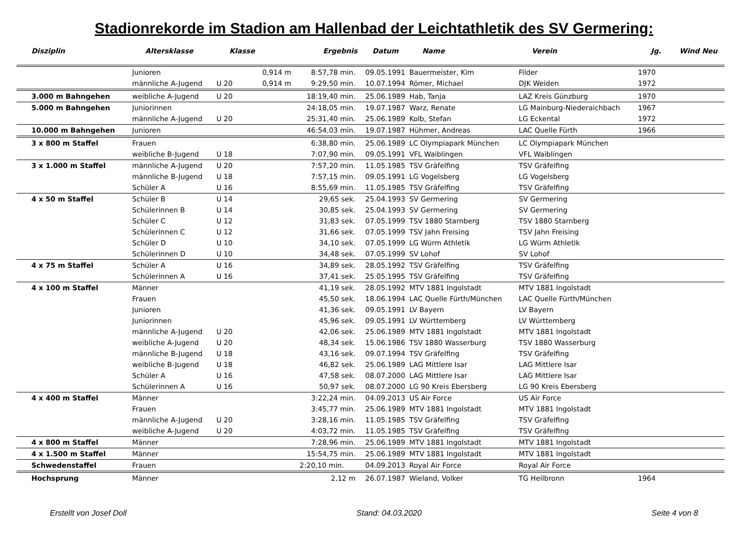Stadionrekorde im Stadion am Hallenbad der Leichtathletik des SV Germering:
| Disziplin | Altersklasse | Klasse | | Ergebnis | Datum | Name | Verein | Jg. | Wind Neu |
| --- | --- | --- | --- | --- | --- | --- | --- | --- | --- |
| | Junioren | | 0,914 m | 8:57,78 min. | 09.05.1991 | Bauermeister, Kim | Filder | 1970 | |
| | männliche A-Jugend | U 20 | 0,914 m | 9:29,50 min. | 10.07.1994 | Römer, Michael | DJK Weiden | 1972 | |
| 3.000 m Bahngehen | weibliche A-Jugend | U 20 | | 18:19,40 min. | 25.06.1989 | Hab, Tanja | LAZ Kreis Günzburg | 1970 | |
| 5.000 m Bahngehen | Juniorinnen | | | 24:18,05 min. | 19.07.1987 | Warz, Renate | LG Mainburg-Niederaichbach | 1967 | |
| | männliche A-Jugend | U 20 | | 25:31,40 min. | 25.06.1989 | Kolb, Stefan | LG Eckental | 1972 | |
| 10.000 m Bahngehen | Junioren | | | 46:54,03 min. | 19.07.1987 | Hühmer, Andreas | LAC Quelle Fürth | 1966 | |
| 3 x 800 m Staffel | Frauen | | | 6:38,80 min. | 25.06.1989 | LC Olympiapark München | LC Olympiapark München | | |
| | weibliche B-Jugend | U 18 | | 7:07,90 min. | 09.05.1991 | VFL Waiblingen | VFL Waiblingen | | |
| 3 x 1.000 m Staffel | männliche A-Jugend | U 20 | | 7:57,20 min. | 11.05.1985 | TSV Gräfelfing | TSV Gräfelfing | | |
| | männliche B-Jugend | U 18 | | 7:57,15 min. | 09.05.1991 | LG Vogelsberg | LG Vogelsberg | | |
| | Schüler A | U 16 | | 8:55,69 min. | 11.05.1985 | TSV Gräfelfing | TSV Gräfelfing | | |
| 4 x 50 m Staffel | Schüler B | U 14 | | 29,65 sek. | 25.04.1993 | SV Germering | SV Germering | | |
| | Schülerinnen B | U 14 | | 30,85 sek. | 25.04.1993 | SV Germering | SV Germering | | |
| | Schüler C | U 12 | | 31,83 sek. | 07.05.1999 | TSV 1880 Starnberg | TSV 1880 Starnberg | | |
| | Schülerinnen C | U 12 | | 31,66 sek. | 07.05.1999 | TSV Jahn Freising | TSV Jahn Freising | | |
| | Schüler D | U 10 | | 34,10 sek. | 07.05.1999 | LG Würm Athletik | LG Würm Athletik | | |
| | Schülerinnen D | U 10 | | 34,48 sek. | 07.05.1999 | SV Lohof | SV Lohof | | |
| 4 x 75 m Staffel | Schüler A | U 16 | | 34,89 sek. | 28.05.1992 | TSV Gräfelfing | TSV Gräfelfing | | |
| | Schülerinnen A | U 16 | | 37,41 sek. | 25.05.1995 | TSV Gräfelfing | TSV Gräfelfing | | |
| 4 x 100 m Staffel | Männer | | | 41,19 sek. | 28.05.1992 | MTV 1881 Ingolstadt | MTV 1881 Ingolstadt | | |
| | Frauen | | | 45,50 sek. | 18.06.1994 | LAC Quelle Fürth/München | LAC Quelle Fürth/München | | |
| | Junioren | | | 41,36 sek. | 09.05.1991 | LV Bayern | LV Bayern | | |
| | Juniorinnen | | | 45,96 sek. | 09.05.1991 | LV Württemberg | LV Württemberg | | |
| | männliche A-Jugend | U 20 | | 42,06 sek. | 25.06.1989 | MTV 1881 Ingolstadt | MTV 1881 Ingolstadt | | |
| | weibliche A-Jugend | U 20 | | 48,34 sek. | 15.06.1986 | TSV 1880 Wasserburg | TSV 1880 Wasserburg | | |
| | männliche B-Jugend | U 18 | | 43,16 sek. | 09.07.1994 | TSV Gräfelfing | TSV Gräfelfing | | |
| | weibliche B-Jugend | U 18 | | 46,82 sek. | 25.06.1989 | LAG Mittlere Isar | LAG Mittlere Isar | | |
| | Schüler A | U 16 | | 47,58 sek. | 08.07.2000 | LAG Mittlere Isar | LAG Mittlere Isar | | |
| | Schülerinnen A | U 16 | | 50,97 sek. | 08.07.2000 | LG 90 Kreis Ebersberg | LG 90 Kreis Ebersberg | | |
| 4 x 400 m Staffel | Männer | | | 3:22,24 min. | 04.09.2013 | US Air Force | US Air Force | | |
| | Frauen | | | 3:45,77 min. | 25.06.1989 | MTV 1881 Ingolstadt | MTV 1881 Ingolstadt | | |
| | männliche A-Jugend | U 20 | | 3:28,16 min. | 11.05.1985 | TSV Gräfelfing | TSV Gräfelfing | | |
| | weibliche A-Jugend | U 20 | | 4:03,72 min. | 11.05.1985 | TSV Gräfelfing | TSV Gräfelfing | | |
| 4 x 800 m Staffel | Männer | | | 7:28,96 min. | 25.06.1989 | MTV 1881 Ingolstadt | MTV 1881 Ingolstadt | | |
| 4 x 1.500 m Staffel | Männer | | | 15:54,75 min. | 25.06.1989 | MTV 1881 Ingolstadt | MTV 1881 Ingolstadt | | |
| Schwedenstaffel | Frauen | | | 2:20,10 min. | 04.09.2013 | Royal Air Force | Royal Air Force | | |
| Hochsprung | Männer | | | 2,12 m | 26.07.1987 | Wieland, Volker | TG Heilbronn | 1964 | |
Erstellt von Josef Doll Stand: 04.03.2020 Seite 4 von 8